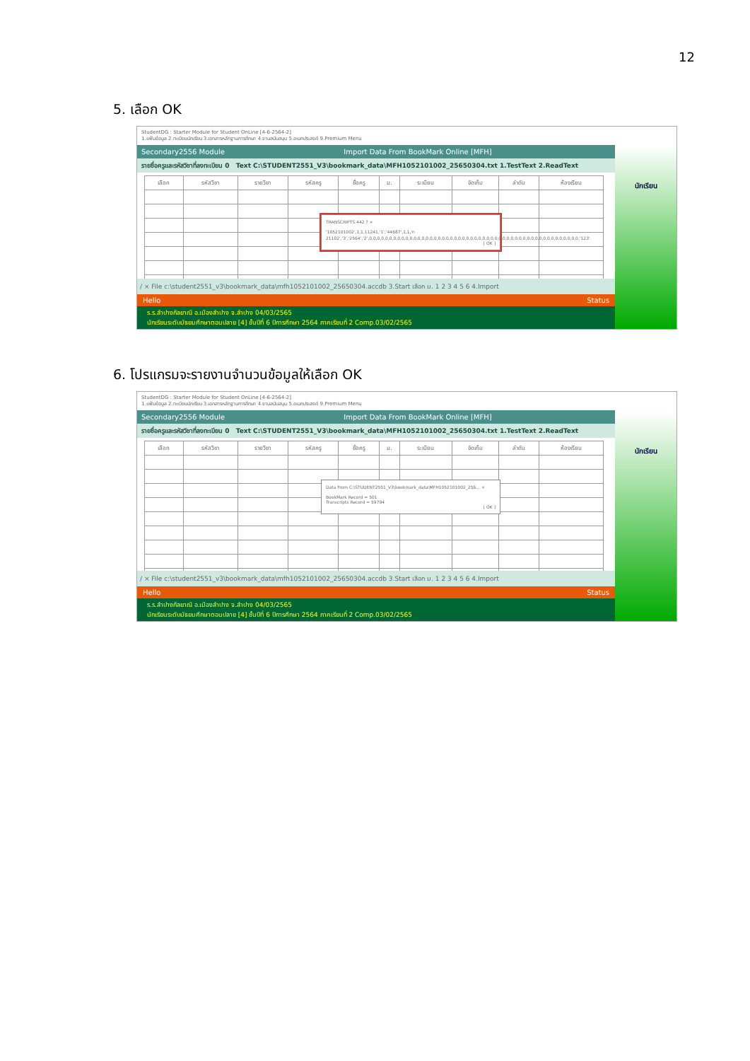12
5. เลือก OK
StudentDG : Starter Module for Student OnLine [4-6-2564-2]
1.แฟ้มข้อมูล 2.ทะเบียนนักเรียน 3.เอกสารหลักฐานการศึกษา 4.งานสนับสนุน 5.อเนกประสงค์ 9.Premium Menu
Secondary2556 Module Import Data From BookMark Online [MFH]
รายชื่อครูและรหัสวิชาที่ลงทะเบียน 0 Text C:\STUDENT2551_V3\bookmark_data\MFH1052101002_25650304.txt 1.TestText 2.ReadText
| เลือก | รหัสวิชา | รายวิชา | รหัสครู | ชื่อครู | ม. | ระเบียน | จัดเก็บ | ลำดับ | ห้องเรียน |
| --- | --- | --- | --- | --- | --- | --- | --- | --- | --- |
TRANSCRIPTS 442 ? ×
'1052101002',1,1,11241,'1','44687',1,1,'ท 21102','3','2564','2',0,0,0,0,0,0,0,0,0,0,0,0,0,0,0,0,0,0,0,0,0,0,0,0,0,0,0,0,0,0,0,0,0,0,0,0,0,0,0,0,0,0,0,0,0,0,0,0,0,0,0,0,'123'
[ OK ]
/ × File c:\student2551_v3\bookmark_data\mfh1052101002_25650304.accdb 3.Start เลือก ม. 1 2 3 4 5 6 4.Import
Hello Status
ร.ร.ลำปางกัลยาณี อ.เมืองลำปาง จ.ลำปาง 04/03/2565
นักเรียนระดับมัธยมศึกษาตอนปลาย [4] ชั้นปีที่ 6 ปีการศึกษา 2564 ภาคเรียนที่ 2 Comp.03/02/2565
นักเรียน
6. โปรแกรมจะรายงานจำนวนข้อมูลให้เลือก OK
StudentDG : Starter Module for Student OnLine [4-6-2564-2]
1.แฟ้มข้อมูล 2.ทะเบียนนักเรียน 3.เอกสารหลักฐานการศึกษา 4.งานสนับสนุน 5.อเนกประสงค์ 9.Premium Menu
Secondary2556 Module Import Data From BookMark Online [MFH]
รายชื่อครูและรหัสวิชาที่ลงทะเบียน 0 Text C:\STUDENT2551_V3\bookmark_data\MFH1052101002_25650304.txt 1.TestText 2.ReadText
| เลือก | รหัสวิชา | รายวิชา | รหัสครู | ชื่อครู | ม. | ระเบียน | จัดเก็บ | ลำดับ | ห้องเรียน |
| --- | --- | --- | --- | --- | --- | --- | --- | --- | --- |
Data From C:\STUDENT2551_V3\bookmark_data\MFH1052101002_256... ×
BookMark Record = 501
Transcripts Record = 59794
[ OK ]
/ × File c:\student2551_v3\bookmark_data\mfh1052101002_25650304.accdb 3.Start เลือก ม. 1 2 3 4 5 6 4.Import
Hello Status
ร.ร.ลำปางกัลยาณี อ.เมืองลำปาง จ.ลำปาง 04/03/2565
นักเรียนระดับมัธยมศึกษาตอนปลาย [4] ชั้นปีที่ 6 ปีการศึกษา 2564 ภาคเรียนที่ 2 Comp.03/02/2565
นักเรียน